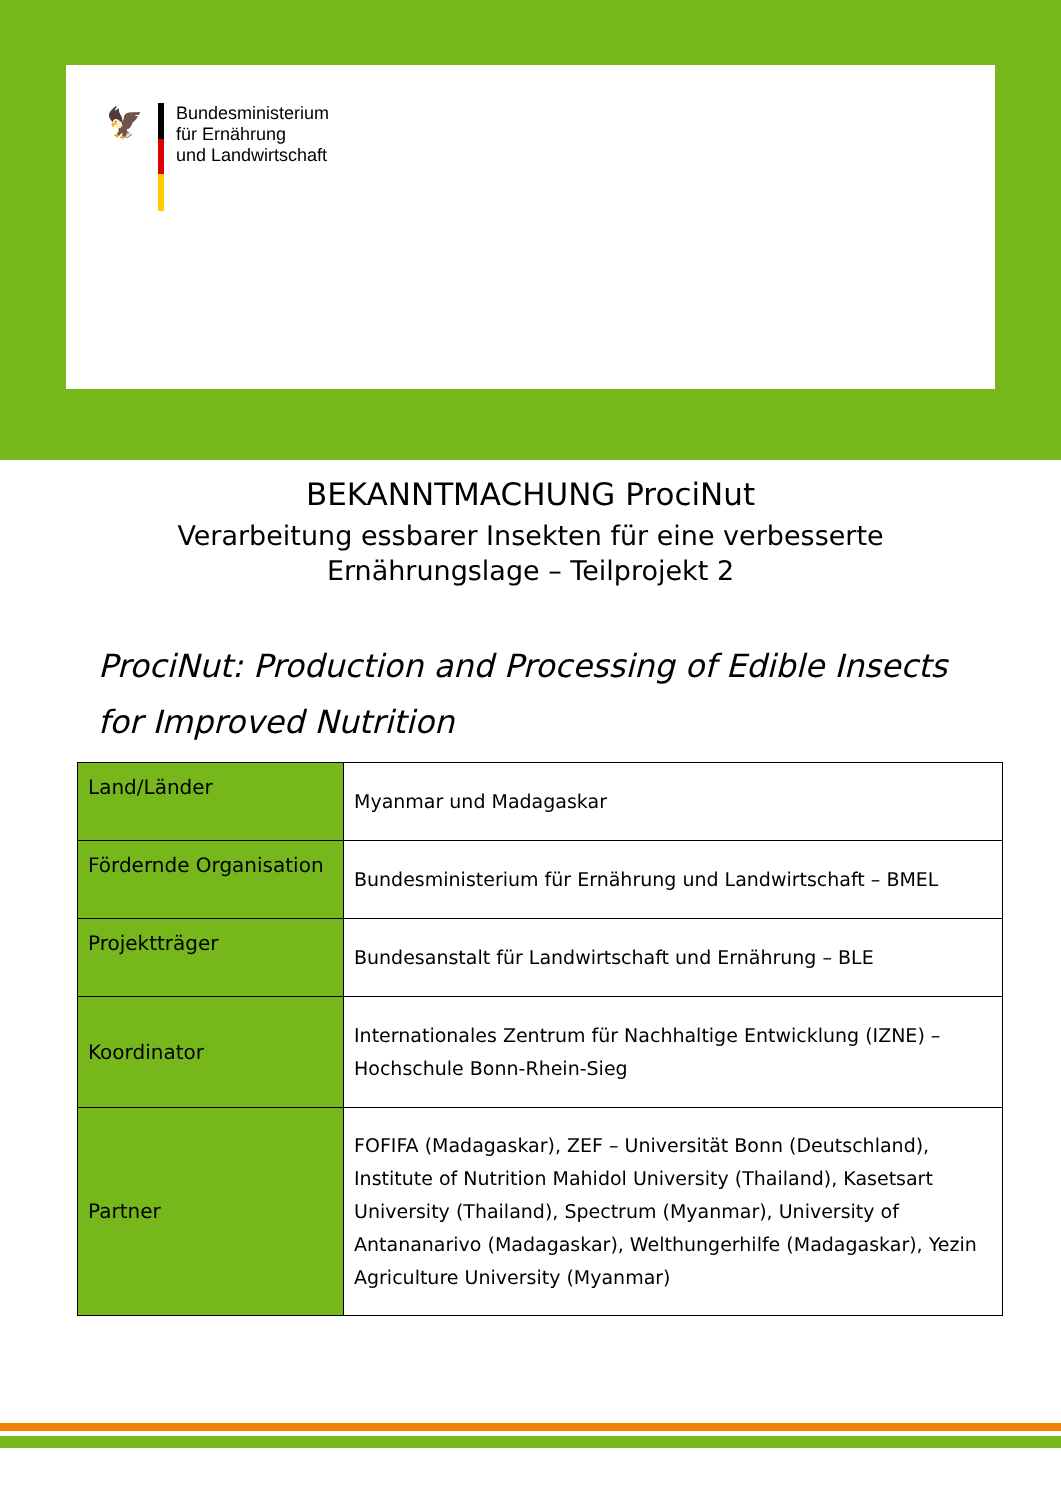🦅
Bundesministerium
für Ernährung
und Landwirtschaft
BEKANNTMACHUNG ProciNut
Verarbeitung essbarer Insekten für eine verbesserte
Ernährungslage – Teilprojekt 2
ProciNut: Production and Processing of Edible Insects
for Improved Nutrition
| Land/Länder | Myanmar und Madagaskar |
| Fördernde Organisation | Bundesministerium für Ernährung und Landwirtschaft – BMEL |
| Projektträger | Bundesanstalt für Landwirtschaft und Ernährung – BLE |
| Koordinator | Internationales Zentrum für Nachhaltige Entwicklung (IZNE) – Hochschule Bonn-Rhein-Sieg |
| Partner | FOFIFA (Madagaskar), ZEF – Universität Bonn (Deutschland), Institute of Nutrition Mahidol University (Thailand), Kasetsart University (Thailand), Spectrum (Myanmar), University of Antananarivo (Madagaskar), Welthungerhilfe (Madagaskar), Yezin Agriculture University (Myanmar) |